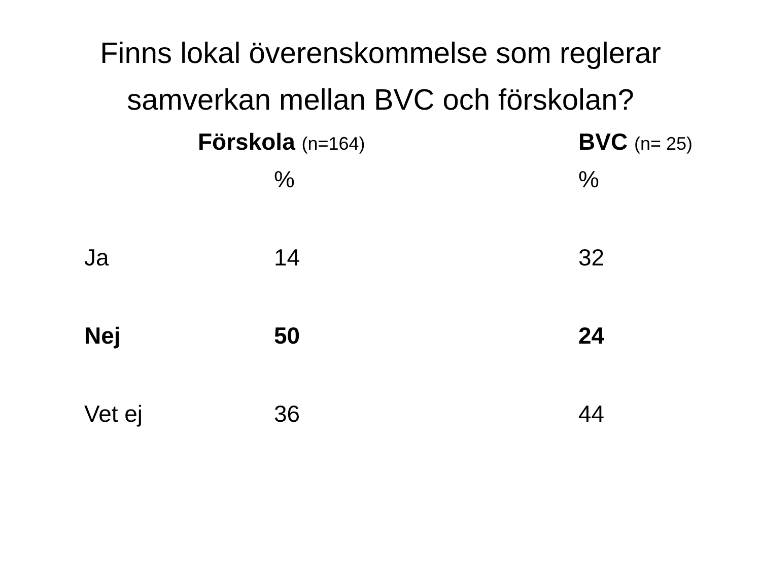Finns lokal överenskommelse som reglerar
samverkan mellan BVC och förskolan?
| | | Förskola (n=164) | BVC (n= 25) |
| | | % | % |
| | Ja | 14 | 32 |
| | Nej | 50 | 24 |
| | Vet ej | 36 | 44 |